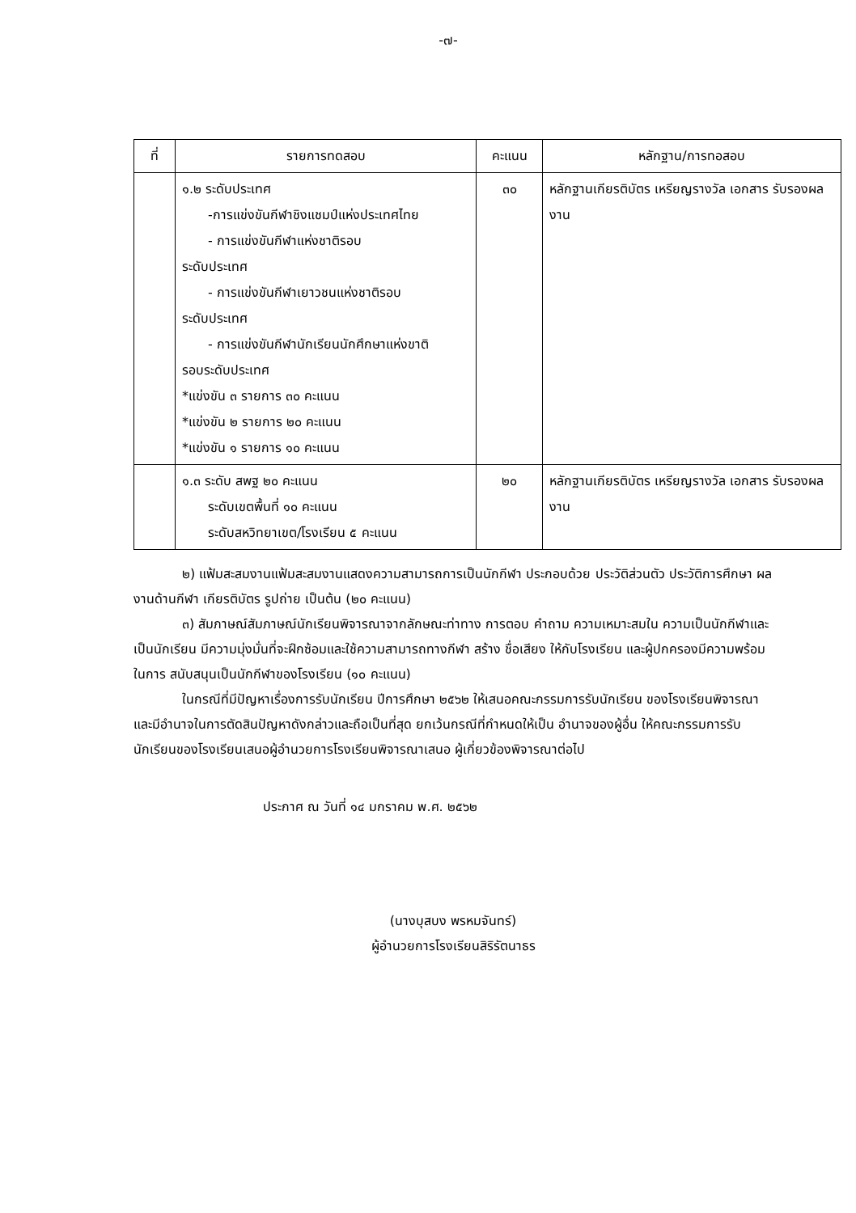-๗-
| ที่ | รายการทดสอบ | คะแนน | หลักฐาน/การทอสอบ |
| --- | --- | --- | --- |
| | ๑.๒ ระดับประเทศ -การแข่งขันกีฬาชิงแชมป์แห่งประเทศไทย - การแข่งขันกีฬาแห่งชาติรอบ ระดับประเทศ - การแข่งขันกีฬาเยาวชนแห่งชาติรอบ ระดับประเทศ - การแข่งขันกีฬานักเรียนนักศึกษาแห่งขาติ รอบระดับประเทศ *แข่งขัน ๓ รายการ ๓๐ คะแนน *แข่งขัน ๒ รายการ ๒๐ คะแนน *แข่งขัน ๑ รายการ ๑๐ คะแนน | ๓๐ | หลักฐานเกียรติบัตร เหรียญรางวัล เอกสาร รับรองผลงาน |
| | ๑.๓ ระดับ สพฐ ๒๐ คะแนน ระดับเขตพื้นที่ ๑๐ คะแนน ระดับสหวิทยาเขต/โรงเรียน ๕ คะแนน | ๒๐ | หลักฐานเกียรติบัตร เหรียญรางวัล เอกสาร รับรองผลงาน |
๒) แฟ้มสะสมงานแฟ้มสะสมงานแสดงความสามารถการเป็นนักกีฬา ประกอบด้วย ประวัติส่วนตัว ประวัติการศึกษา ผลงานด้านกีฬา เกียรติบัตร รูปถ่าย เป็นต้น (๒๐ คะแนน)
๓) สัมภาษณ์สัมภาษณ์นักเรียนพิจารณาจากลักษณะท่าทาง การตอบ คำถาม ความเหมาะสมใน ความเป็นนักกีฬาและเป็นนักเรียน มีความมุ่งมั่นที่จะฝึกซ้อมและใช้ความสามารถทางกีฬา สร้าง ชื่อเสียง ให้กับโรงเรียน และผู้ปกครองมีความพร้อมในการ สนับสนุนเป็นนักกีฬาของโรงเรียน (๑๐ คะแนน)
ในกรณีที่มีปัญหาเรื่องการรับนักเรียน ปีการศึกษา ๒๕๖๒ ให้เสนอคณะกรรมการรับนักเรียน ของโรงเรียนพิจารณาและมีอำนาจในการตัดสินปัญหาดังกล่าวและถือเป็นที่สุด ยกเว้นกรณีที่กำหนดให้เป็น อำนาจของผู้อื่น ให้คณะกรรมการรับนักเรียนของโรงเรียนเสนอผู้อำนวยการโรงเรียนพิจารณาเสนอ ผู้เกี่ยวข้องพิจารณาต่อไป
ประกาศ ณ วันที่ ๑๔ มกราคม พ.ศ. ๒๕๖๒
(นางบุสบง พรหมจันทร์)
ผู้อำนวยการโรงเรียนสิริรัตนาธร